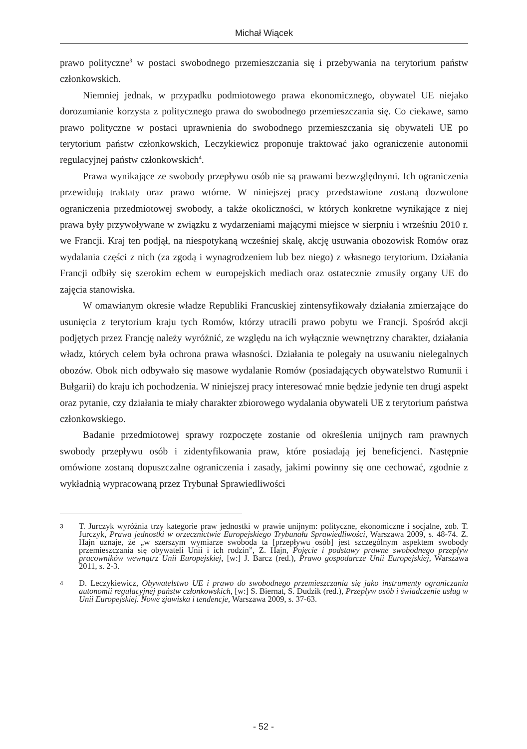Michał Wiącek
prawo polityczne<sup>3</sup> w postaci swobodnego przemieszczania się i przebywania na terytorium państw członkowskich.
Niemniej jednak, w przypadku podmiotowego prawa ekonomicznego, obywatel UE niejako dorozumianie korzysta z politycznego prawa do swobodnego przemieszczania się. Co ciekawe, samo prawo polityczne w postaci uprawnienia do swobodnego przemieszczania się obywateli UE po terytorium państw członkowskich, Leczykiewicz proponuje traktować jako ograniczenie autonomii regulacyjnej państw członkowskich<sup>4</sup>.
Prawa wynikające ze swobody przepływu osób nie są prawami bezwzględnymi. Ich ograniczenia przewidują traktaty oraz prawo wtórne. W niniejszej pracy przedstawione zostaną dozwolone ograniczenia przedmiotowej swobody, a także okoliczności, w których konkretne wynikające z niej prawa były przywoływane w związku z wydarzeniami mającymi miejsce w sierpniu i wrześniu 2010 r. we Francji. Kraj ten podjął, na niespotykaną wcześniej skalę, akcję usuwania obozowisk Romów oraz wydalania części z nich (za zgodą i wynagrodzeniem lub bez niego) z własnego terytorium. Działania Francji odbiły się szerokim echem w europejskich mediach oraz ostatecznie zmusiły organy UE do zajęcia stanowiska.
W omawianym okresie władze Republiki Francuskiej zintensyfikowały działania zmierzające do usunięcia z terytorium kraju tych Romów, którzy utracili prawo pobytu we Francji. Spośród akcji podjętych przez Francję należy wyróżnić, ze względu na ich wyłącznie wewnętrzny charakter, działania władz, których celem była ochrona prawa własności. Działania te polegały na usuwaniu nielegalnych obozów. Obok nich odbywało się masowe wydalanie Romów (posiadających obywatelstwo Rumunii i Bułgarii) do kraju ich pochodzenia. W niniejszej pracy interesować mnie będzie jedynie ten drugi aspekt oraz pytanie, czy działania te miały charakter zbiorowego wydalania obywateli UE z terytorium państwa członkowskiego.
Badanie przedmiotowej sprawy rozpoczęte zostanie od określenia unijnych ram prawnych swobody przepływu osób i zidentyfikowania praw, które posiadają jej beneficjenci. Następnie omówione zostaną dopuszczalne ograniczenia i zasady, jakimi powinny się one cechować, zgodnie z wykładnią wypracowaną przez Trybunał Sprawiedliwości
3 T. Jurczyk wyróżnia trzy kategorie praw jednostki w prawie unijnym: polityczne, ekonomiczne i socjalne, zob. T. Jurczyk, Prawa jednostki w orzecznictwie Europejskiego Trybunału Sprawiedliwości, Warszawa 2009, s. 48-74. Z. Hajn uznaje, że „w szerszym wymiarze swoboda ta [przepływu osób] jest szczególnym aspektem swobody przemieszczania się obywateli Unii i ich rodzin”, Z. Hajn, Pojęcie i podstawy prawne swobodnego przepływ pracowników wewnątrz Unii Europejskiej, [w:] J. Barcz (red.), Prawo gospodarcze Unii Europejskiej, Warszawa 2011, s. 2-3.
4 D. Leczykiewicz, Obywatelstwo UE i prawo do swobodnego przemieszczania się jako instrumenty ograniczania autonomii regulacyjnej państw członkowskich, [w:] S. Biernat, S. Dudzik (red.), Przepływ osób i świadczenie usług w Unii Europejskiej. Nowe zjawiska i tendencje, Warszawa 2009, s. 37-63.
- 52 -